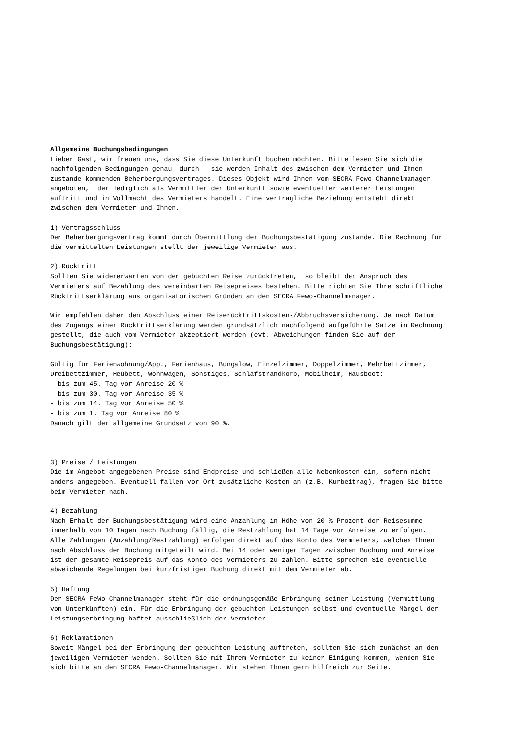Allgemeine Buchungsbedingungen Lieber Gast, wir freuen uns, dass Sie diese Unterkunft buchen möchten. Bitte lesen Sie sich die nachfolgenden Bedingungen genau durch - sie werden Inhalt des zwischen dem Vermieter und Ihnen zustande kommenden Beherbergungsvertrages. Dieses Objekt wird Ihnen vom SECRA Fewo-Channelmanager angeboten, der lediglich als Vermittler der Unterkunft sowie eventueller weiterer Leistungen auftritt und in Vollmacht des Vermieters handelt. Eine vertragliche Beziehung entsteht direkt zwischen dem Vermieter und Ihnen. 1) Vertragsschluss Der Beherbergungsvertrag kommt durch Übermittlung der Buchungsbestätigung zustande. Die Rechnung für die vermittelten Leistungen stellt der jeweilige Vermieter aus. 2) Rücktritt Sollten Sie widererwarten von der gebuchten Reise zurücktreten, so bleibt der Anspruch des Vermieters auf Bezahlung des vereinbarten Reisepreises bestehen. Bitte richten Sie Ihre schriftliche Rücktrittserklärung aus organisatorischen Gründen an den SECRA Fewo-Channelmanager. Wir empfehlen daher den Abschluss einer Reiserücktrittskosten-/Abbruchsversicherung. Je nach Datum des Zugangs einer Rücktrittserklärung werden grundsätzlich nachfolgend aufgeführte Sätze in Rechnung gestellt, die auch vom Vermieter akzeptiert werden (evt. Abweichungen finden Sie auf der Buchungsbestätigung): Gültig für Ferienwohnung/App., Ferienhaus, Bungalow, Einzelzimmer, Doppelzimmer, Mehrbettzimmer, Dreibettzimmer, Heubett, Wohnwagen, Sonstiges, Schlafstrandkorb, Mobilheim, Hausboot: - bis zum 45. Tag vor Anreise 20 % - bis zum 30. Tag vor Anreise 35 % - bis zum 14. Tag vor Anreise 50 % - bis zum 1. Tag vor Anreise 80 % Danach gilt der allgemeine Grundsatz von 90 %. 3) Preise / Leistungen Die im Angebot angegebenen Preise sind Endpreise und schließen alle Nebenkosten ein, sofern nicht anders angegeben. Eventuell fallen vor Ort zusätzliche Kosten an (z.B. Kurbeitrag), fragen Sie bitte beim Vermieter nach. 4) Bezahlung Nach Erhalt der Buchungsbestätigung wird eine Anzahlung in Höhe von 20 % Prozent der Reisesumme innerhalb von 10 Tagen nach Buchung fällig, die Restzahlung hat 14 Tage vor Anreise zu erfolgen. Alle Zahlungen (Anzahlung/Restzahlung) erfolgen direkt auf das Konto des Vermieters, welches Ihnen nach Abschluss der Buchung mitgeteilt wird. Bei 14 oder weniger Tagen zwischen Buchung und Anreise ist der gesamte Reisepreis auf das Konto des Vermieters zu zahlen. Bitte sprechen Sie eventuelle abweichende Regelungen bei kurzfristiger Buchung direkt mit dem Vermieter ab. 5) Haftung Der SECRA FeWo-Channelmanager steht für die ordnungsgemäße Erbringung seiner Leistung (Vermittlung von Unterkünften) ein. Für die Erbringung der gebuchten Leistungen selbst und eventuelle Mängel der Leistungserbringung haftet ausschließlich der Vermieter. 6) Reklamationen Soweit Mängel bei der Erbringung der gebuchten Leistung auftreten, sollten Sie sich zunächst an den jeweiligen Vermieter wenden. Sollten Sie mit Ihrem Vermieter zu keiner Einigung kommen, wenden Sie sich bitte an den SECRA Fewo-Channelmanager. Wir stehen Ihnen gern hilfreich zur Seite.